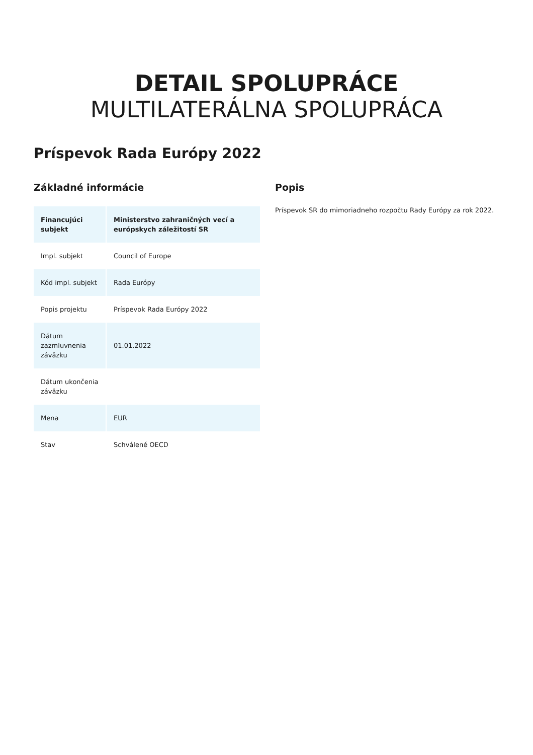DETAIL SPOLUPRÁCE
MULTILATERÁLNA SPOLUPRÁCA
Príspevok Rada Európy 2022
Základné informácie
| Financujúci subjekt | Ministerstvo zahraničných vecí a európskych záležitostí SR |
| --- | --- |
| Impl. subjekt | Council of Europe |
| Kód impl. subjekt | Rada Európy |
| Popis projektu | Príspevok Rada Európy 2022 |
| Dátum zazmluvnenia záväzku | 01.01.2022 |
| Dátum ukončenia záväzku | |
| Mena | EUR |
| Stav | Schválené OECD |
Popis
Príspevok SR do mimoriadneho rozpočtu Rady Európy za rok 2022.